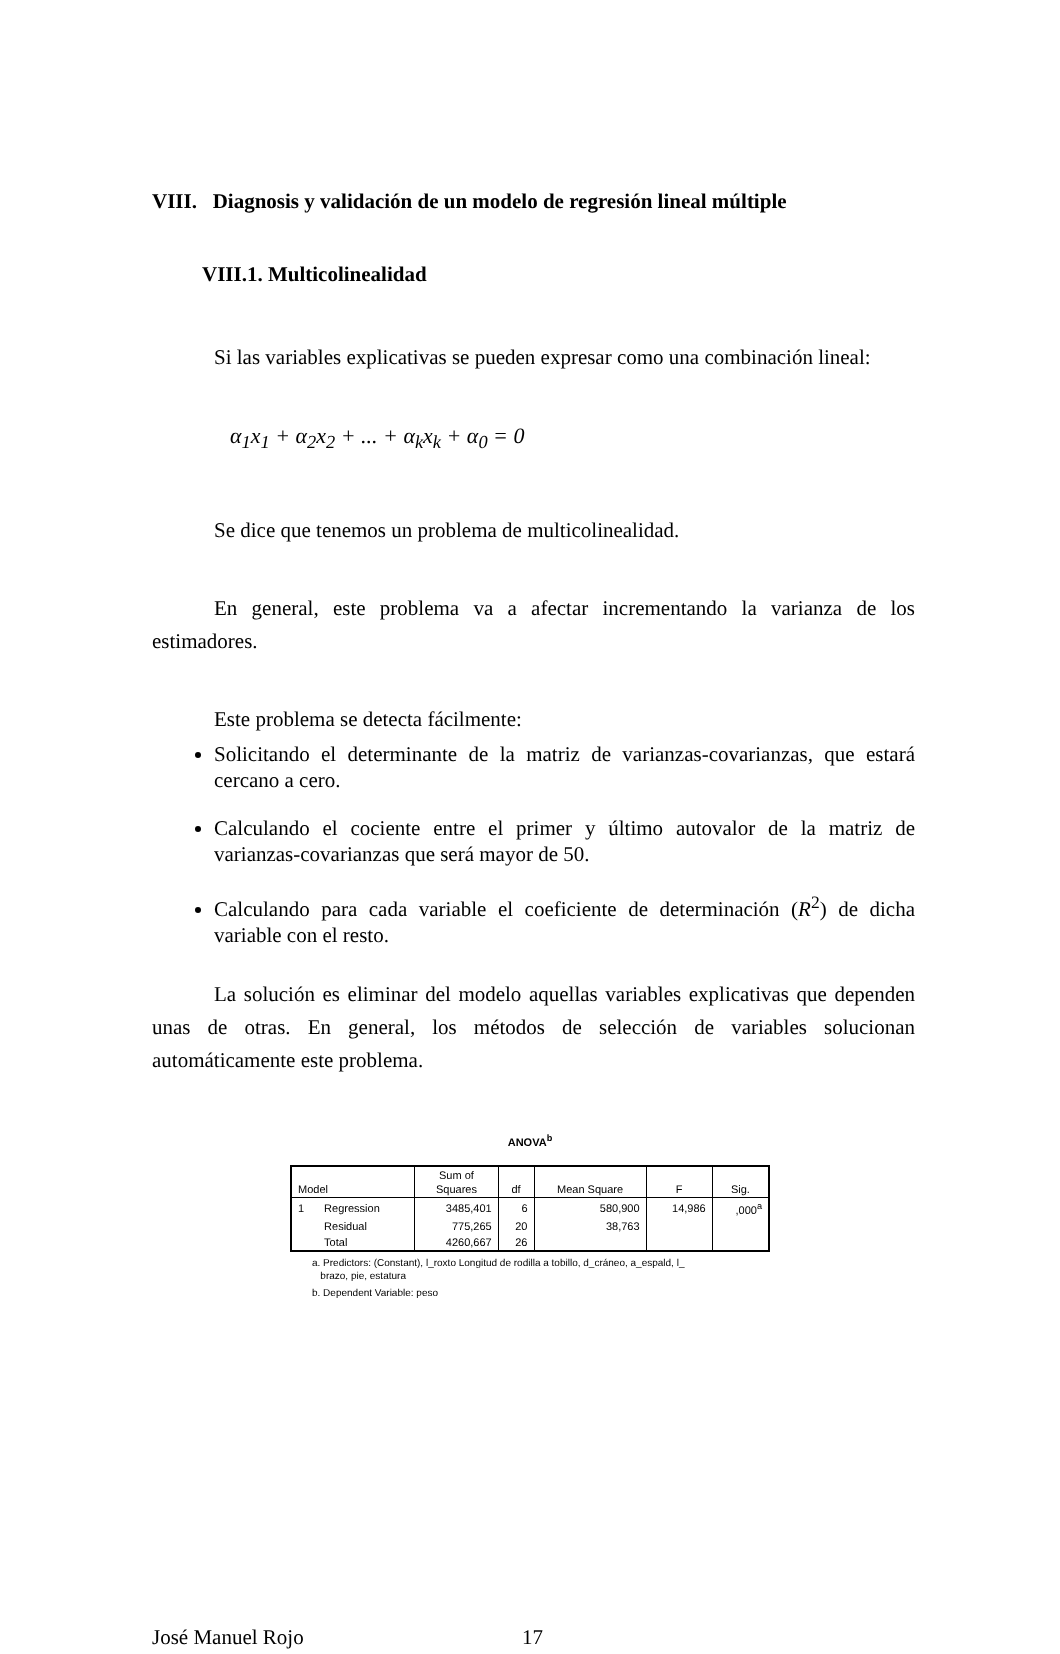VIII. Diagnosis y validación de un modelo de regresión lineal múltiple
VIII.1. Multicolinealidad
Si las variables explicativas se pueden expresar como una combinación lineal:
α<sub>1</sub>x<sub>1</sub> + α<sub>2</sub>x<sub>2</sub> + ... + α<sub>k</sub>x<sub>k</sub> + α<sub>0</sub> = 0
Se dice que tenemos un problema de multicolinealidad.
En general, este problema va a afectar incrementando la varianza de los estimadores.
Este problema se detecta fácilmente:
Solicitando el determinante de la matriz de varianzas-covarianzas, que estará cercano a cero.
Calculando el cociente entre el primer y último autovalor de la matriz de varianzas-covarianzas que será mayor de 50.
Calculando para cada variable el coeficiente de determinación (R<sup>2</sup>) de dicha variable con el resto.
La solución es eliminar del modelo aquellas variables explicativas que dependen unas de otras. En general, los métodos de selección de variables solucionan automáticamente este problema.
ANOVA<sup>b</sup>
| Model | | Sum of Squares | df | Mean Square | F | Sig. |
| --- | --- | --- | --- | --- | --- | --- |
| 1 | Regression | 3485,401 | 6 | 580,900 | 14,986 | ,000<sup>a</sup> |
| | Residual | 775,265 | 20 | 38,763 | | |
| | Total | 4260,667 | 26 | | | |
a. Predictors: (Constant), l_roxto Longitud de rodilla a tobillo, d_cráneo, a_espald, l_
brazo, pie, estatura
b. Dependent Variable: peso
José Manuel Rojo 17